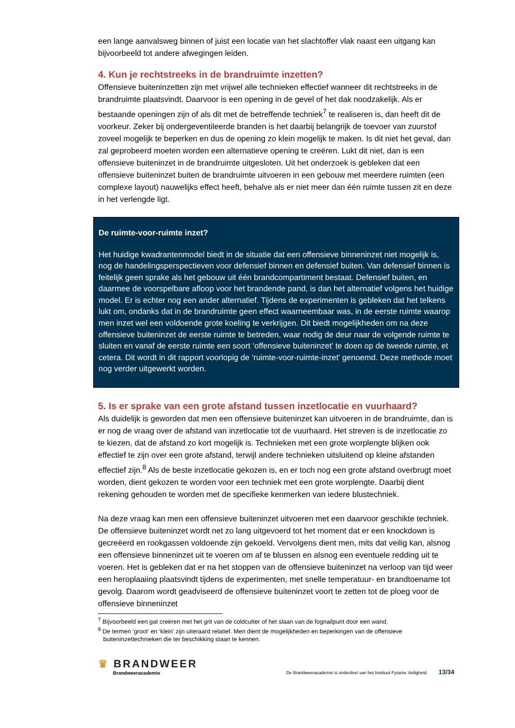een lange aanvalsweg binnen of juist een locatie van het slachtoffer vlak naast een uitgang kan bijvoorbeeld tot andere afwegingen leiden.
4. Kun je rechtstreeks in de brandruimte inzetten?
Offensieve buiteninzetten zijn met vrijwel alle technieken effectief wanneer dit rechtstreeks in de brandruimte plaatsvindt. Daarvoor is een opening in de gevel of het dak noodzakelijk. Als er bestaande openingen zijn of als dit met de betreffende techniek<sup>7</sup> te realiseren is, dan heeft dit de voorkeur. Zeker bij ondergeventileerde branden is het daarbij belangrijk de toevoer van zuurstof zoveel mogelijk te beperken en dus de opening zo klein mogelijk te maken. Is dit niet het geval, dan zal geprobeerd moeten worden een alternatieve opening te creëren. Lukt dit niet, dan is een offensieve buiteninzet in de brandruimte uitgesloten. Uit het onderzoek is gebleken dat een offensieve buiteninzet buiten de brandruimte uitvoeren in een gebouw met meerdere ruimten (een complexe layout) nauwelijks effect heeft, behalve als er niet meer dan één ruimte tussen zit en deze in het verlengde ligt.
De ruimte-voor-ruimte inzet?
Het huidige kwadrantenmodel biedt in de situatie dat een offensieve binneninzet niet mogelijk is, nog de handelingsperspectieven voor defensief binnen en defensief buiten. Van defensief binnen is feitelijk geen sprake als het gebouw uit één brandcompartiment bestaat. Defensief buiten, en daarmee de voorspelbare afloop voor het brandende pand, is dan het alternatief volgens het huidige model. Er is echter nog een ander alternatief. Tijdens de experimenten is gebleken dat het telkens lukt om, ondanks dat in de brandruimte geen effect waarneembaar was, in de eerste ruimte waarop men inzet wel een voldoende grote koeling te verkrijgen. Dit biedt mogelijkheden om na deze offensieve buiteninzet de eerste ruimte te betreden, waar nodig de deur naar de volgende ruimte te sluiten en vanaf de eerste ruimte een soort ‘offensieve buiteninzet’ te doen op de tweede ruimte, et cetera. Dit wordt in dit rapport voorlopig de ‘ruimte-voor-ruimte-inzet’ genoemd. Deze methode moet nog verder uitgewerkt worden.
5. Is er sprake van een grote afstand tussen inzetlocatie en vuurhaard?
Als duidelijk is geworden dat men een offensieve buiteninzet kan uitvoeren in de brandruimte, dan is er nog de vraag over de afstand van inzetlocatie tot de vuurhaard. Het streven is de inzetlocatie zo te kiezen, dat de afstand zo kort mogelijk is. Technieken met een grote worplengte blijken ook effectief te zijn over een grote afstand, terwijl andere technieken uitsluitend op kleine afstanden effectief zijn.<sup>8</sup> Als de beste inzetlocatie gekozen is, en er toch nog een grote afstand overbrugt moet worden, dient gekozen te worden voor een techniek met een grote worplengte. Daarbij dient rekening gehouden te worden met de specifieke kenmerken van iedere blustechniek.
Na deze vraag kan men een offensieve buiteninzet uitvoeren met een daarvoor geschikte techniek. De offensieve buiteninzet wordt net zo lang uitgevoerd tot het moment dat er een knockdown is gecreëerd en rookgassen voldoende zijn gekoeld. Vervolgens dient men, mits dat veilig kan, alsnog een offensieve binneninzet uit te voeren om af te blussen en alsnog een eventuele redding uit te voeren. Het is gebleken dat er na het stoppen van de offensieve buiteninzet na verloop van tijd weer een heroplaaiing plaatsvindt tijdens de experimenten, met snelle temperatuur- en brandtoename tot gevolg. Daarom wordt geadviseerd de offensieve buiteninzet voort te zetten tot de ploeg voor de offensieve binneninzet
<sup>7</sup> Bijvoorbeeld een gat creëren met het grit van de coldcutter of het slaan van de fognailpunt door een wand.
<sup>8</sup> De termen ‘groot’ en ‘klein’ zijn uiteraard relatief. Men dient de mogelijkheden en beperkingen van de offensieve
buiteninzettechnieken die ter beschikking staan te kennen.
♛ BRANDWEER
Brandweeracademie
De Brandweeracademie is onderdeel van het Instituut Fysieke Veiligheid. 13/34